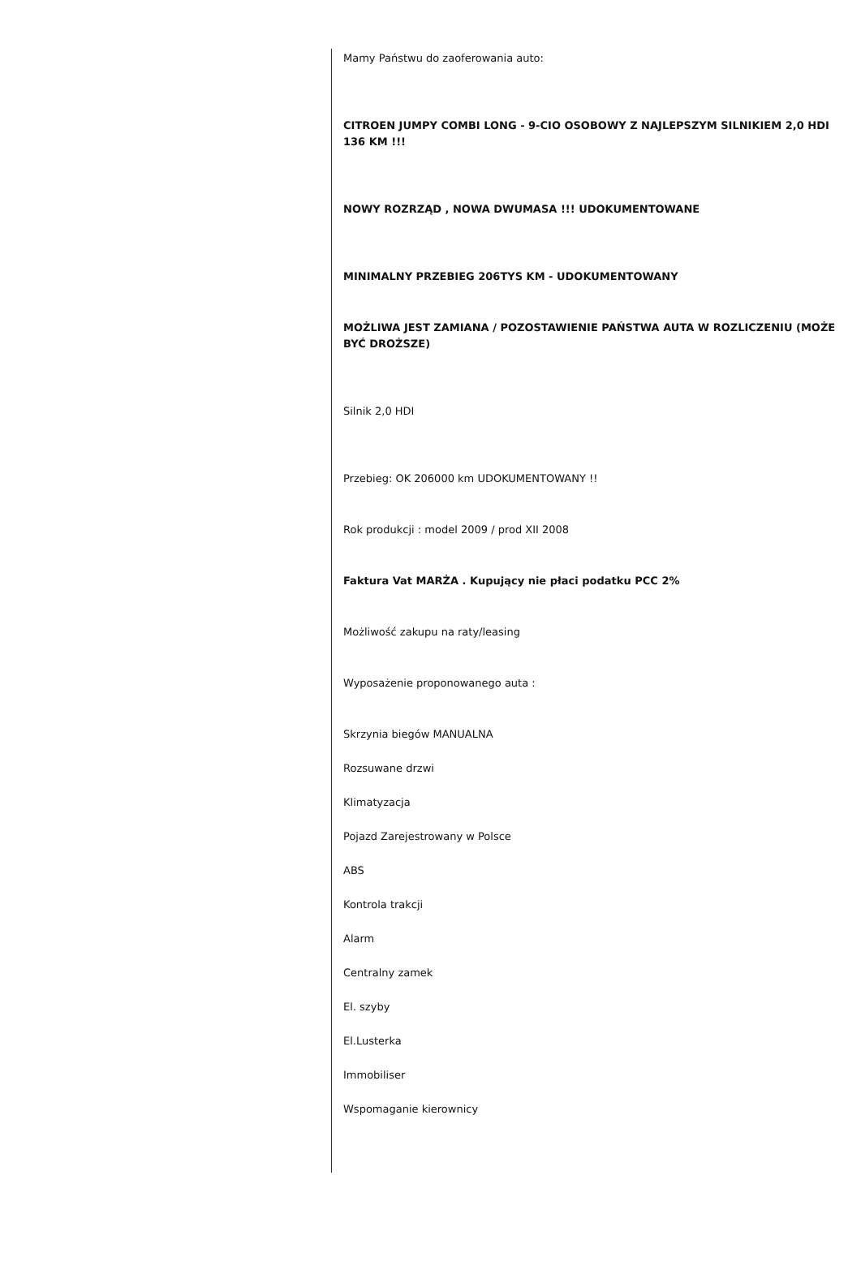Mamy Państwu do zaoferowania auto:
CITROEN JUMPY COMBI LONG - 9-CIO OSOBOWY Z NAJLEPSZYM SILNIKIEM 2,0 HDI 136 KM !!!
NOWY ROZRZĄD , NOWA DWUMASA !!! UDOKUMENTOWANE
MINIMALNY PRZEBIEG 206TYS KM - UDOKUMENTOWANY
MOŻLIWA JEST ZAMIANA / POZOSTAWIENIE PAŃSTWA AUTA W ROZLICZENIU (MOŻE BYĆ DROŻSZE)
Silnik 2,0 HDI
Przebieg: OK 206000 km UDOKUMENTOWANY !!
Rok produkcji : model 2009 / prod XII 2008
Faktura Vat MARŻA . Kupujący nie płaci podatku PCC 2%
Możliwość zakupu na raty/leasing
Wyposażenie proponowanego auta :
Skrzynia biegów MANUALNA
Rozsuwane drzwi
Klimatyzacja
Pojazd Zarejestrowany w Polsce
ABS
Kontrola trakcji
Alarm
Centralny zamek
El. szyby
El.Lusterka
Immobiliser
Wspomaganie kierownicy